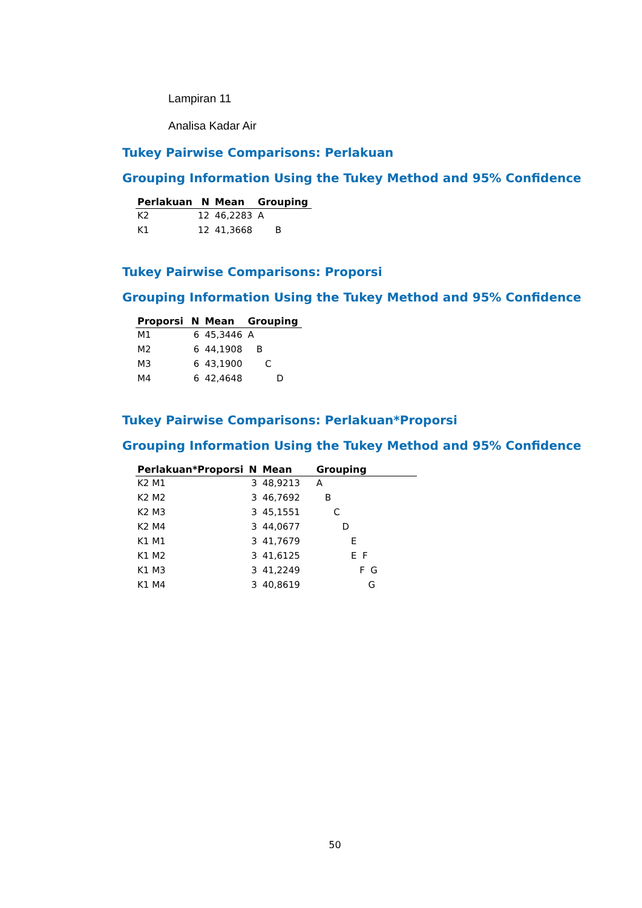Lampiran 11
Analisa Kadar Air
Tukey Pairwise Comparisons: Perlakuan
Grouping Information Using the Tukey Method and 95% Confidence
| Perlakuan | N | Mean | Grouping |
| --- | --- | --- | --- |
| K2 | 12 | 46,2283 | A |
| K1 | 12 | 41,3668 | B |
Tukey Pairwise Comparisons: Proporsi
Grouping Information Using the Tukey Method and 95% Confidence
| Proporsi | N | Mean | Grouping |
| --- | --- | --- | --- |
| M1 | 6 | 45,3446 | A |
| M2 | 6 | 44,1908 | B |
| M3 | 6 | 43,1900 | C |
| M4 | 6 | 42,4648 | D |
Tukey Pairwise Comparisons: Perlakuan*Proporsi
Grouping Information Using the Tukey Method and 95% Confidence
| Perlakuan*Proporsi | N | Mean | Grouping |
| --- | --- | --- | --- |
| K2 M1 | 3 | 48,9213 | A |
| K2 M2 | 3 | 46,7692 | B |
| K2 M3 | 3 | 45,1551 | C |
| K2 M4 | 3 | 44,0677 | D |
| K1 M1 | 3 | 41,7679 | E |
| K1 M2 | 3 | 41,6125 | E F |
| K1 M3 | 3 | 41,2249 | F G |
| K1 M4 | 3 | 40,8619 | G |
50